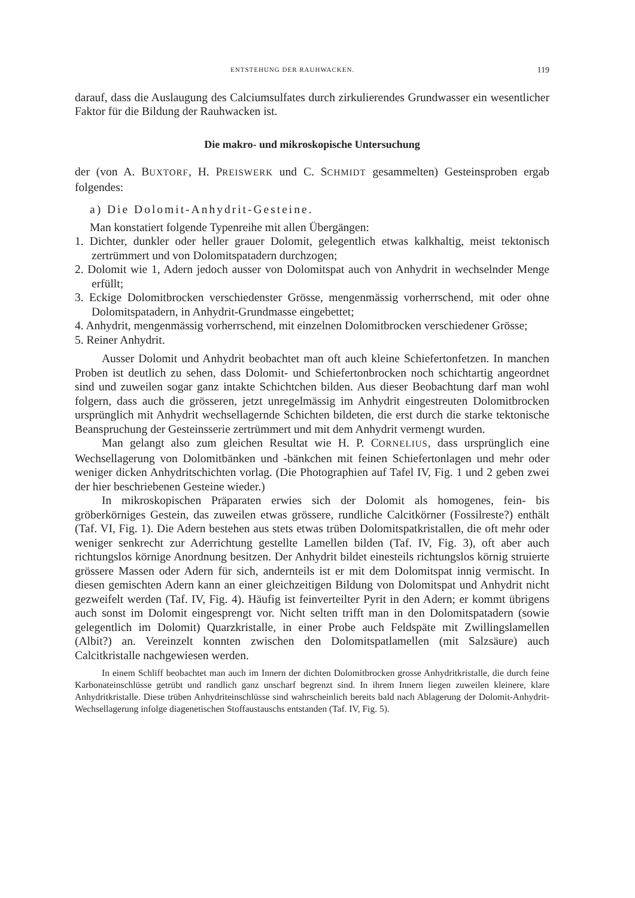ENTSTEHUNG DER RAUHWACKEN. 119
darauf, dass die Auslaugung des Calciumsulfates durch zirkulierendes Grundwasser ein wesentlicher Faktor für die Bildung der Rauhwacken ist.
Die makro- und mikroskopische Untersuchung
der (von A. BUXTORF, H. PREISWERK und C. SCHMIDT gesammelten) Gesteinsproben ergab folgendes:
a) Die Dolomit-Anhydrit-Gesteine.
Man konstatiert folgende Typenreihe mit allen Übergängen:
1. Dichter, dunkler oder heller grauer Dolomit, gelegentlich etwas kalkhaltig, meist tektonisch zertrümmert und von Dolomitspatadern durchzogen;
2. Dolomit wie 1, Adern jedoch ausser von Dolomitspat auch von Anhydrit in wechselnder Menge erfüllt;
3. Eckige Dolomitbrocken verschiedenster Grösse, mengenmässig vorherrschend, mit oder ohne Dolomitspatadern, in Anhydrit-Grundmasse eingebettet;
4. Anhydrit, mengenmässig vorherrschend, mit einzelnen Dolomitbrocken verschiedener Grösse;
5. Reiner Anhydrit.
Ausser Dolomit und Anhydrit beobachtet man oft auch kleine Schiefertonfetzen. In manchen Proben ist deutlich zu sehen, dass Dolomit- und Schiefertonbrocken noch schichtartig angeordnet sind und zuweilen sogar ganz intakte Schichtchen bilden. Aus dieser Beobachtung darf man wohl folgern, dass auch die grösseren, jetzt unregelmässig im Anhydrit eingestreuten Dolomitbrocken ursprünglich mit Anhydrit wechsellagernde Schichten bildeten, die erst durch die starke tektonische Beanspruchung der Gesteinsserie zertrümmert und mit dem Anhydrit vermengt wurden.
Man gelangt also zum gleichen Resultat wie H. P. CORNELIUS, dass ursprünglich eine Wechsellagerung von Dolomitbänken und -bänkchen mit feinen Schiefertonlagen und mehr oder weniger dicken Anhydritschichten vorlag. (Die Photographien auf Tafel IV, Fig. 1 und 2 geben zwei der hier beschriebenen Gesteine wieder.)
In mikroskopischen Präparaten erwies sich der Dolomit als homogenes, fein- bis gröberkörniges Gestein, das zuweilen etwas grössere, rundliche Calcitkörner (Fossilreste?) enthält (Taf. VI, Fig. 1). Die Adern bestehen aus stets etwas trüben Dolomitspatkristallen, die oft mehr oder weniger senkrecht zur Aderrichtung gestellte Lamellen bilden (Taf. IV, Fig. 3), oft aber auch richtungslos körnige Anordnung besitzen. Der Anhydrit bildet einesteils richtungslos körnig struierte grössere Massen oder Adern für sich, andernteils ist er mit dem Dolomitspat innig vermischt. In diesen gemischten Adern kann an einer gleichzeitigen Bildung von Dolomitspat und Anhydrit nicht gezweifelt werden (Taf. IV, Fig. 4). Häufig ist feinverteilter Pyrit in den Adern; er kommt übrigens auch sonst im Dolomit eingesprengt vor. Nicht selten trifft man in den Dolomitspatadern (sowie gelegentlich im Dolomit) Quarzkristalle, in einer Probe auch Feldspäte mit Zwillingslamellen (Albit?) an. Vereinzelt konnten zwischen den Dolomitspatlamellen (mit Salzsäure) auch Calcitkristalle nachgewiesen werden.
In einem Schliff beobachtet man auch im Innern der dichten Dolomitbrocken grosse Anhydritkristalle, die durch feine Karbonateinschlüsse getrübt und randlich ganz unscharf begrenzt sind. In ihrem Innern liegen zuweilen kleinere, klare Anhydritkristalle. Diese trüben Anhydriteinschlüsse sind wahrscheinlich bereits bald nach Ablagerung der Dolomit-Anhydrit-Wechsellagerung infolge diagenetischen Stoffaustauschs entstanden (Taf. IV, Fig. 5).